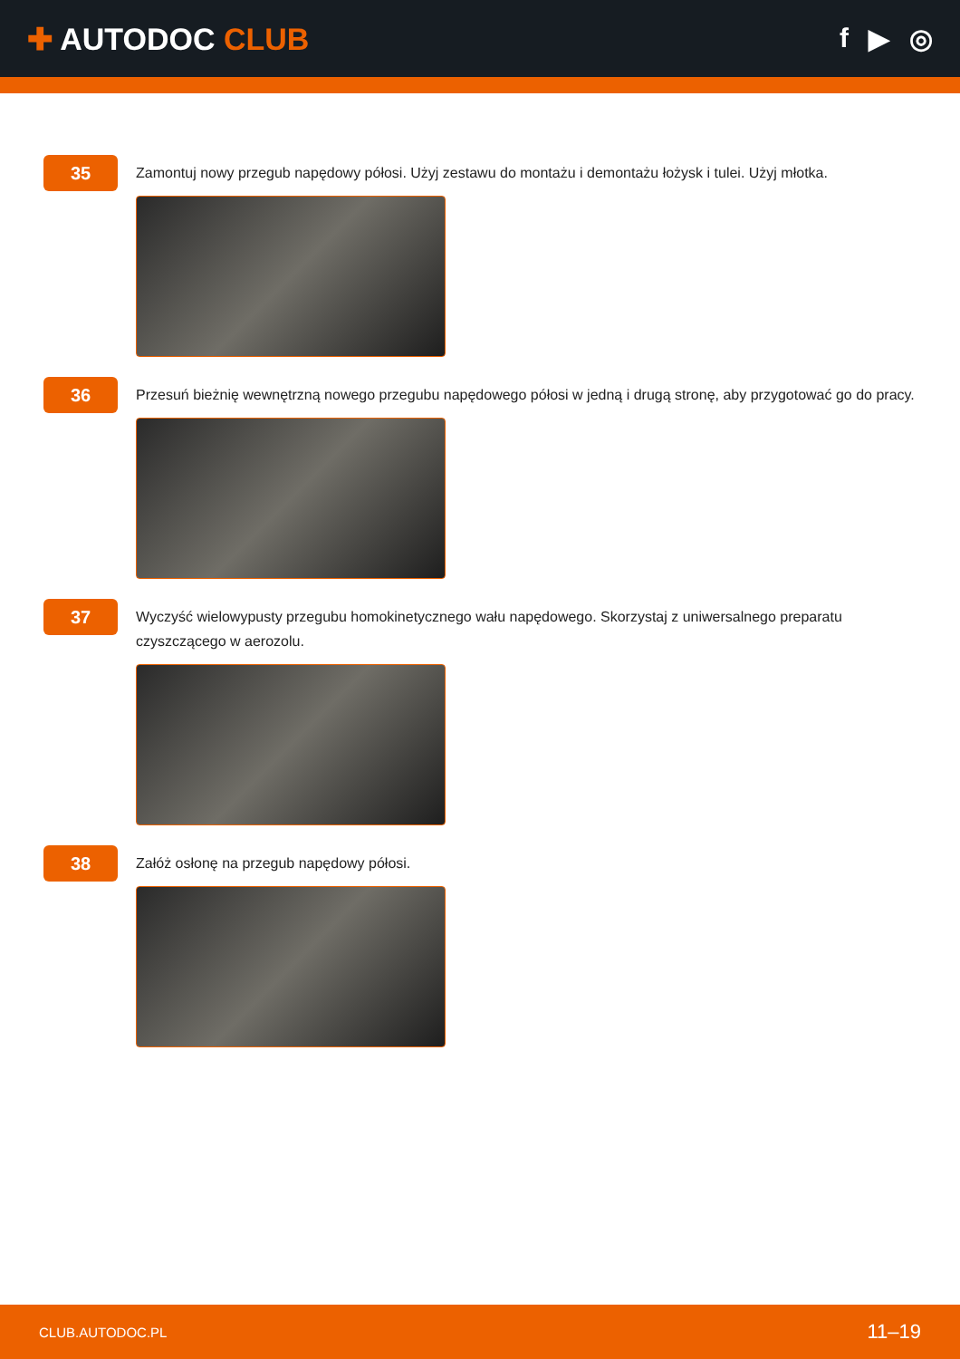✚ AUTODOC CLUB f ▶ ◎
35
Zamontuj nowy przegub napędowy półosi. Użyj zestawu do montażu i demontażu łożysk i tulei. Użyj młotka.
36
Przesuń bieżnię wewnętrzną nowego przegubu napędowego półosi w jedną i drugą stronę, aby przygotować go do pracy.
37
Wyczyść wielowypusty przegubu homokinetycznego wału napędowego. Skorzystaj z uniwersalnego preparatu czyszczącego w aerozolu.
38
Załóż osłonę na przegub napędowy półosi.
CLUB.AUTODOC.PL 11–19